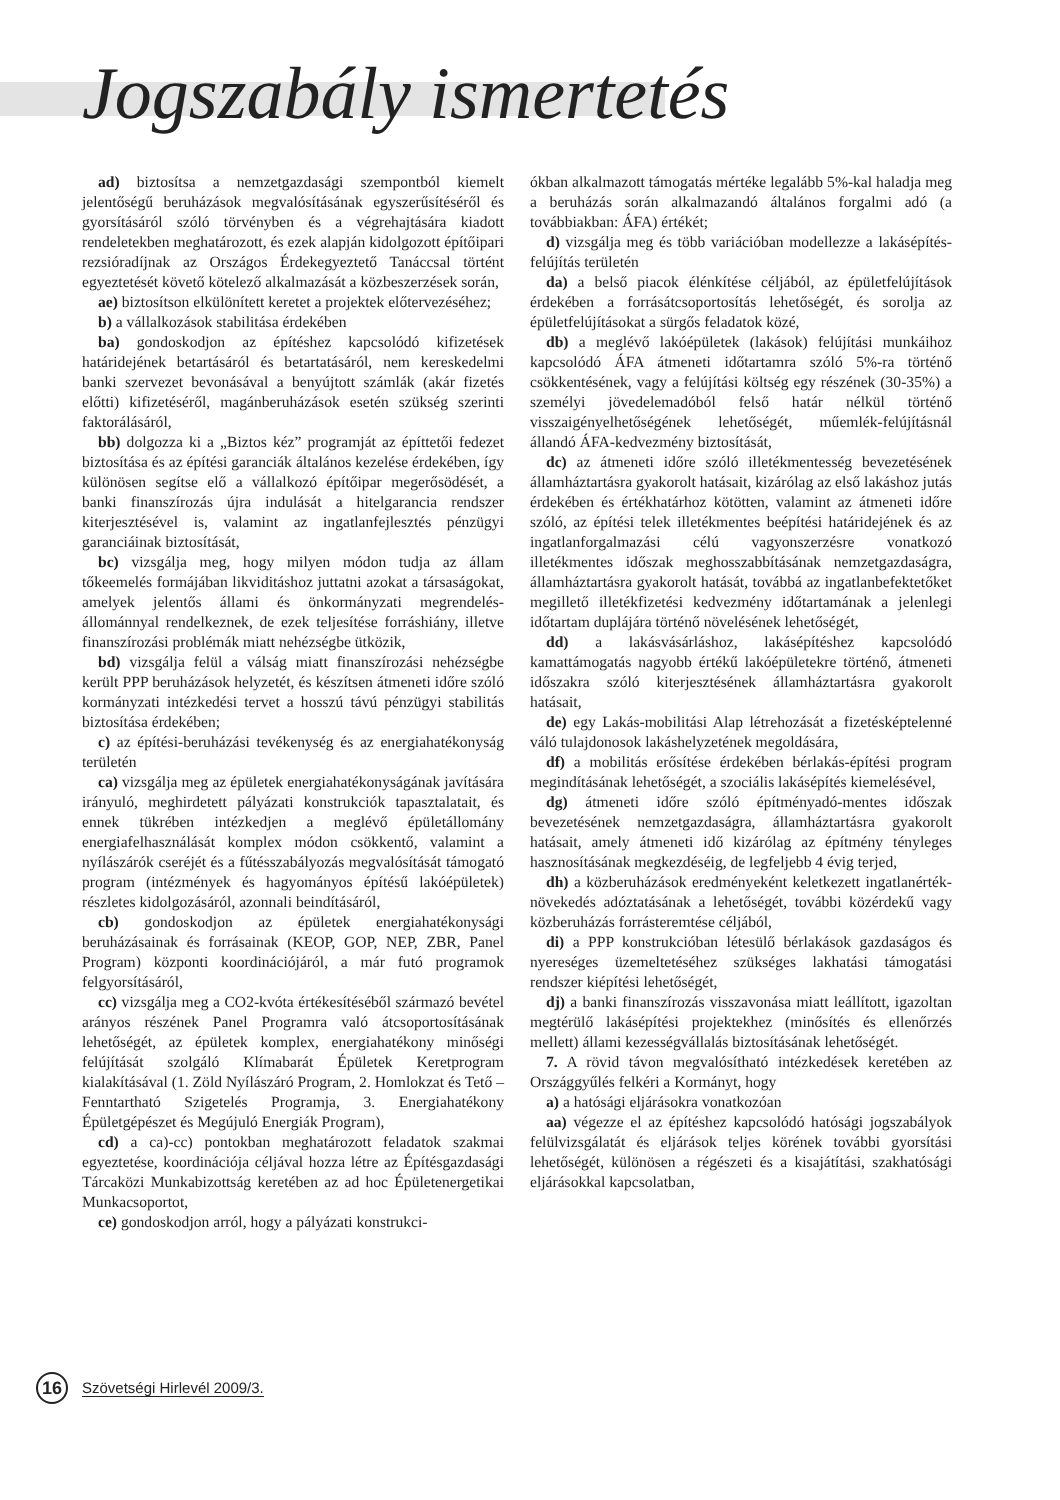Jogszabály ismertetés
ad) biztosítsa a nemzetgazdasági szempontból kiemelt jelentőségű beruházások megvalósításának egyszerűsítéséről és gyorsításáról szóló törvényben és a végrehajtására kiadott rendeletekben meghatározott, és ezek alapján kidolgozott építőipari rezsióradíjnak az Országos Érdekegyeztető Tanáccsal történt egyeztetését követő kötelező alkalmazását a közbeszerzések során,
ae) biztosítson elkülönített keretet a projektek előtervezéséhez;
b) a vállalkozások stabilitása érdekében
ba) gondoskodjon az építéshez kapcsolódó kifizetések határidejének betartásáról és betartatásáról, nem kereskedelmi banki szervezet bevonásával a benyújtott számlák (akár fizetés előtti) kifizetéséről, magánberuházások esetén szükség szerinti faktorálásáról,
bb) dolgozza ki a „Biztos kéz” programját az építtetői fedezet biztosítása és az építési garanciák általános kezelése érdekében, így különösen segítse elő a vállalkozó építőipar megerősödését, a banki finanszírozás újra indulását a hitelgarancia rendszer kiterjesztésével is, valamint az ingatlanfejlesztés pénzügyi garanciáinak biztosítását,
bc) vizsgálja meg, hogy milyen módon tudja az állam tőkeemelés formájában likviditáshoz juttatni azokat a társaságokat, amelyek jelentős állami és önkormányzati megrendelés-állománnyal rendelkeznek, de ezek teljesítése forráshiány, illetve finanszírozási problémák miatt nehézségbe ütközik,
bd) vizsgálja felül a válság miatt finanszírozási nehézségbe került PPP beruházások helyzetét, és készítsen átmeneti időre szóló kormányzati intézkedési tervet a hosszú távú pénzügyi stabilitás biztosítása érdekében;
c) az építési-beruházási tevékenység és az energiahatékonyság területén
ca) vizsgálja meg az épületek energiahatékonyságának javítására irányuló, meghirdetett pályázati konstrukciók tapasztalatait, és ennek tükrében intézkedjen a meglévő épületállomány energiafelhasználását komplex módon csökkentő, valamint a nyílászárók cseréjét és a fűtésszabályozás megvalósítását támogató program (intézmények és hagyományos építésű lakóépületek) részletes kidolgozásáról, azonnali beindításáról,
cb) gondoskodjon az épületek energiahatékonysági beruházásainak és forrásainak (KEOP, GOP, NEP, ZBR, Panel Program) központi koordinációjáról, a már futó programok felgyorsításáról,
cc) vizsgálja meg a CO2-kvóta értékesítéséből származó bevétel arányos részének Panel Programra való átcsoportosításának lehetőségét, az épületek komplex, energiahatékony minőségi felújítását szolgáló Klímabarát Épületek Keretprogram kialakításával (1. Zöld Nyílászáró Program, 2. Homlokzat és Tető – Fenntartható Szigetelés Programja, 3. Energiahatékony Épületgépészet és Megújuló Energiák Program),
cd) a ca)-cc) pontokban meghatározott feladatok szakmai egyeztetése, koordinációja céljával hozza létre az Építésgazdasági Tárcaközi Munkabizottság keretében az ad hoc Épületenergetikai Munkacsoportot,
ce) gondoskodjon arról, hogy a pályázati konstrukci-
ókban alkalmazott támogatás mértéke legalább 5%-kal haladja meg a beruházás során alkalmazandó általános forgalmi adó (a továbbiakban: ÁFA) értékét;
d) vizsgálja meg és több variációban modellezze a lakásépítés-felújítás területén
da) a belső piacok élénkítése céljából, az épületfelújítások érdekében a forrásátcsoportosítás lehetőségét, és sorolja az épületfelújításokat a sürgős feladatok közé,
db) a meglévő lakóépületek (lakások) felújítási munkáihoz kapcsolódó ÁFA átmeneti időtartamra szóló 5%-ra történő csökkentésének, vagy a felújítási költség egy részének (30-35%) a személyi jövedelemadóból felső határ nélkül történő visszaigényelhetőségének lehetőségét, műemlék-felújításnál állandó ÁFA-kedvezmény biztosítását,
dc) az átmeneti időre szóló illetékmentesség bevezetésének államháztartásra gyakorolt hatásait, kizárólag az első lakáshoz jutás érdekében és értékhatárhoz kötötten, valamint az átmeneti időre szóló, az építési telek illetékmentes beépítési határidejének és az ingatlanforgalmazási célú vagyonszerzésre vonatkozó illetékmentes időszak meghosszabbításának nemzetgazdaságra, államháztartásra gyakorolt hatását, továbbá az ingatlanbefektetőket megillető illetékfizetési kedvezmény időtartamának a jelenlegi időtartam duplájára történő növelésének lehetőségét,
dd) a lakásvásárláshoz, lakásépítéshez kapcsolódó kamattámogatás nagyobb értékű lakóépületekre történő, átmeneti időszakra szóló kiterjesztésének államháztartásra gyakorolt hatásait,
de) egy Lakás-mobilitási Alap létrehozását a fizetésképtelenné váló tulajdonosok lakáshelyzetének megoldására,
df) a mobilitás erősítése érdekében bérlakás-építési program megindításának lehetőségét, a szociális lakásépítés kiemelésével,
dg) átmeneti időre szóló építményadó-mentes időszak bevezetésének nemzetgazdaságra, államháztartásra gyakorolt hatásait, amely átmeneti idő kizárólag az építmény tényleges hasznosításának megkezdéséig, de legfeljebb 4 évig terjed,
dh) a közberuházások eredményeként keletkezett ingatlanérték-növekedés adóztatásának a lehetőségét, további közérdekű vagy közberuházás forrásteremtése céljából,
di) a PPP konstrukcióban létesülő bérlakások gazdaságos és nyereséges üzemeltetéséhez szükséges lakhatási támogatási rendszer kiépítési lehetőségét,
dj) a banki finanszírozás visszavonása miatt leállított, igazoltan megtérülő lakásépítési projektekhez (minősítés és ellenőrzés mellett) állami kezességvállalás biztosításának lehetőségét.
7. A rövid távon megvalósítható intézkedések keretében az Országgyűlés felkéri a Kormányt, hogy
a) a hatósági eljárásokra vonatkozóan
aa) végezze el az építéshez kapcsolódó hatósági jogszabályok felülvizsgálatát és eljárások teljes körének további gyorsítási lehetőségét, különösen a régészeti és a kisajátítási, szakhatósági eljárásokkal kapcsolatban,
16
Szövetségi Hirlevél 2009/3.